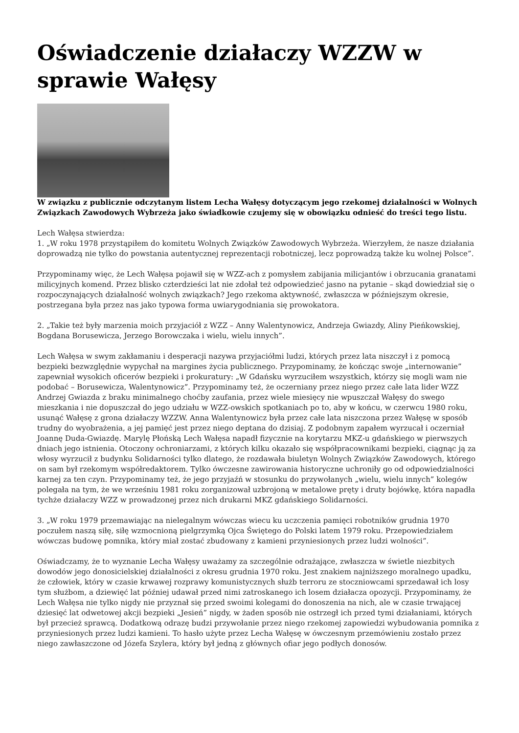Oświadczenie działaczy WZZW w sprawie Wałęsy
W związku z publicznie odczytanym listem Lecha Wałęsy dotyczącym jego rzekomej działalności w Wolnych Związkach Zawodowych Wybrzeża jako świadkowie czujemy się w obowiązku odnieść do treści tego listu.
Lech Wałęsa stwierdza:
1. „W roku 1978 przystąpiłem do komitetu Wolnych Związków Zawodowych Wybrzeża. Wierzyłem, że nasze działania doprowadzą nie tylko do powstania autentycznej reprezentacji robotniczej, lecz poprowadzą także ku wolnej Polsce”.
Przypominamy więc, że Lech Wałęsa pojawił się w WZZ-ach z pomysłem zabijania milicjantów i obrzucania granatami milicyjnych komend. Przez blisko czterdzieści lat nie zdołał też odpowiedzieć jasno na pytanie – skąd dowiedział się o rozpoczynających działalność wolnych związkach? Jego rzekoma aktywność, zwłaszcza w późniejszym okresie, postrzegana była przez nas jako typowa forma uwiarygodniania się prowokatora.
2. „Takie też były marzenia moich przyjaciół z WZZ – Anny Walentynowicz, Andrzeja Gwiazdy, Aliny Pieńkowskiej, Bogdana Borusewicza, Jerzego Borowczaka i wielu, wielu innych”.
Lech Wałęsa w swym zakłamaniu i desperacji nazywa przyjaciółmi ludzi, których przez lata niszczył i z pomocą bezpieki bezwzględnie wypychał na margines życia publicznego. Przypominamy, że kończąc swoje „internowanie” zapewniał wysokich oficerów bezpieki i prokuratury: „W Gdańsku wyrzuciłem wszystkich, którzy się mogli wam nie podobać – Borusewicza, Walentynowicz”. Przypominamy też, że oczerniany przez niego przez całe lata lider WZZ Andrzej Gwiazda z braku minimalnego choćby zaufania, przez wiele miesięcy nie wpuszczał Wałęsy do swego mieszkania i nie dopuszczał do jego udziału w WZZ-owskich spotkaniach po to, aby w końcu, w czerwcu 1980 roku, usunąć Wałęsę z grona działaczy WZZW. Anna Walentynowicz była przez całe lata niszczona przez Wałęsę w sposób trudny do wyobrażenia, a jej pamięć jest przez niego deptana do dzisiaj. Z podobnym zapałem wyrzucał i oczerniał Joannę Duda-Gwiazdę. Marylę Płońską Lech Wałęsa napadł fizycznie na korytarzu MKZ-u gdańskiego w pierwszych dniach jego istnienia. Otoczony ochroniarzami, z których kilku okazało się współpracownikami bezpieki, ciągnąc ją za włosy wyrzucił z budynku Solidarności tylko dlatego, że rozdawała biuletyn Wolnych Związków Zawodowych, którego on sam był rzekomym współredaktorem. Tylko ówczesne zawirowania historyczne uchroniły go od odpowiedzialności karnej za ten czyn. Przypominamy też, że jego przyjaźń w stosunku do przywołanych „wielu, wielu innych” kolegów polegała na tym, że we wrześniu 1981 roku zorganizował uzbrojoną w metalowe pręty i druty bojówkę, która napadła tychże działaczy WZZ w prowadzonej przez nich drukarni MKZ gdańskiego Solidarności.
3. „W roku 1979 przemawiając na nielegalnym wówczas wiecu ku uczczenia pamięci robotników grudnia 1970 poczułem naszą siłę, siłę wzmocnioną pielgrzymką Ojca Świętego do Polski latem 1979 roku. Przepowiedziałem wówczas budowę pomnika, który miał zostać zbudowany z kamieni przyniesionych przez ludzi wolności”.
Oświadczamy, że to wyznanie Lecha Wałęsy uważamy za szczególnie odrażające, zwłaszcza w świetle niezbitych dowodów jego donosicielskiej działalności z okresu grudnia 1970 roku. Jest znakiem najniższego moralnego upadku, że człowiek, który w czasie krwawej rozprawy komunistycznych służb terroru ze stoczniowcami sprzedawał ich losy tym służbom, a dziewięć lat później udawał przed nimi zatroskanego ich losem działacza opozycji. Przypominamy, że Lech Wałęsa nie tylko nigdy nie przyznał się przed swoimi kolegami do donoszenia na nich, ale w czasie trwającej dziesięć lat odwetowej akcji bezpieki „Jesień” nigdy, w żaden sposób nie ostrzegł ich przed tymi działaniami, których był przecież sprawcą. Dodatkową odrazę budzi przywołanie przez niego rzekomej zapowiedzi wybudowania pomnika z przyniesionych przez ludzi kamieni. To hasło użyte przez Lecha Wałęsę w ówczesnym przemówieniu zostało przez niego zawłaszczone od Józefa Szylera, który był jedną z głównych ofiar jego podłych donosów.